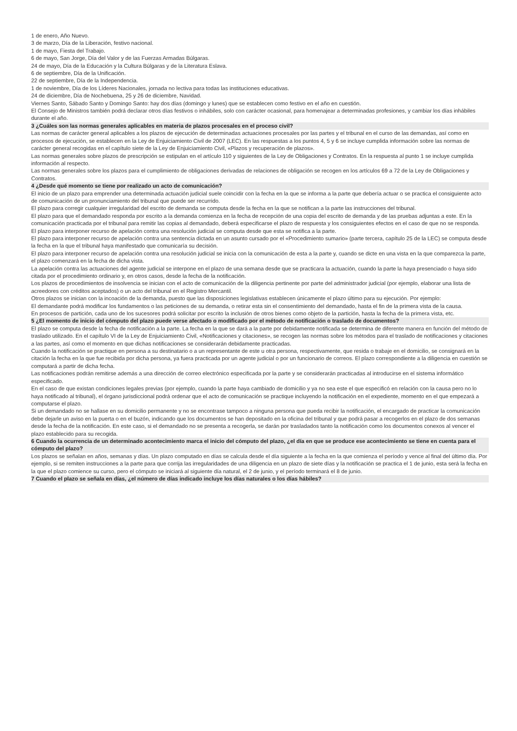1 de enero, Año Nuevo.
3 de marzo, Día de la Liberación, festivo nacional.
1 de mayo, Fiesta del Trabajo.
6 de mayo, San Jorge, Día del Valor y de las Fuerzas Armadas Búlgaras.
24 de mayo, Día de la Educación y la Cultura Búlgaras y de la Literatura Eslava.
6 de septiembre, Día de la Unificación.
22 de septiembre, Día de la Independencia.
1 de noviembre, Día de los Líderes Nacionales, jornada no lectiva para todas las instituciones educativas.
24 de diciembre, Día de Nochebuena, 25 y 26 de diciembre, Navidad.
Viernes Santo, Sábado Santo y Domingo Santo: hay dos días (domingo y lunes) que se establecen como festivo en el año en cuestión.
El Consejo de Ministros también podrá declarar otros días festivos o inhábiles, solo con carácter ocasional, para homenajear a determinadas profesiones, y cambiar los días inhábiles durante el año.
3 ¿Cuáles son las normas generales aplicables en materia de plazos procesales en el proceso civil?
Las normas de carácter general aplicables a los plazos de ejecución de determinadas actuaciones procesales por las partes y el tribunal en el curso de las demandas, así como en procesos de ejecución, se establecen en la Ley de Enjuiciamiento Civil de 2007 (LEC). En las respuestas a los puntos 4, 5 y 6 se incluye cumplida información sobre las normas de carácter general recogidas en el capítulo siete de la Ley de Enjuiciamiento Civil, «Plazos y recuperación de plazos».
Las normas generales sobre plazos de prescripción se estipulan en el artículo 110 y siguientes de la Ley de Obligaciones y Contratos. En la respuesta al punto 1 se incluye cumplida información al respecto.
Las normas generales sobre los plazos para el cumplimiento de obligaciones derivadas de relaciones de obligación se recogen en los artículos 69 a 72 de la Ley de Obligaciones y Contratos.
4 ¿Desde qué momento se tiene por realizado un acto de comunicación?
El inicio de un plazo para emprender una determinada actuación judicial suele coincidir con la fecha en la que se informa a la parte que debería actuar o se practica el consiguiente acto de comunicación de un pronunciamiento del tribunal que puede ser recurrido.
El plazo para corregir cualquier irregularidad del escrito de demanda se computa desde la fecha en la que se notifican a la parte las instrucciones del tribunal.
El plazo para que el demandado responda por escrito a la demanda comienza en la fecha de recepción de una copia del escrito de demanda y de las pruebas adjuntas a este. En la comunicación practicada por el tribunal para remitir las copias al demandado, deberá especificarse el plazo de respuesta y los consiguientes efectos en el caso de que no se responda.
El plazo para interponer recurso de apelación contra una resolución judicial se computa desde que esta se notifica a la parte.
El plazo para interponer recurso de apelación contra una sentencia dictada en un asunto cursado por el «Procedimiento sumario» (parte tercera, capítulo 25 de la LEC) se computa desde la fecha en la que el tribunal haya manifestado que comunicaría su decisión.
El plazo para interponer recurso de apelación contra una resolución judicial se inicia con la comunicación de esta a la parte y, cuando se dicte en una vista en la que comparezca la parte, el plazo comenzará en la fecha de dicha vista.
La apelación contra las actuaciones del agente judicial se interpone en el plazo de una semana desde que se practicara la actuación, cuando la parte la haya presenciado o haya sido citada por el procedimiento ordinario y, en otros casos, desde la fecha de la notificación.
Los plazos de procedimientos de insolvencia se inician con el acto de comunicación de la diligencia pertinente por parte del administrador judicial (por ejemplo, elaborar una lista de acreedores con créditos aceptados) o un acto del tribunal en el Registro Mercantil.
Otros plazos se inician con la incoación de la demanda, puesto que las disposiciones legislativas establecen únicamente el plazo último para su ejecución. Por ejemplo:
El demandante podrá modificar los fundamentos o las peticiones de su demanda, o retirar esta sin el consentimiento del demandado, hasta el fin de la primera vista de la causa.
En procesos de partición, cada uno de los sucesores podrá solicitar por escrito la inclusión de otros bienes como objeto de la partición, hasta la fecha de la primera vista, etc.
5 ¿El momento de inicio del cómputo del plazo puede verse afectado o modificado por el método de notificación o traslado de documentos?
El plazo se computa desde la fecha de notificación a la parte. La fecha en la que se dará a la parte por debidamente notificada se determina de diferente manera en función del método de traslado utilizado. En el capítulo VI de la Ley de Enjuiciamiento Civil, «Notificaciones y citaciones», se recogen las normas sobre los métodos para el traslado de notificaciones y citaciones a las partes, así como el momento en que dichas notificaciones se considerarán debidamente practicadas.
Cuando la notificación se practique en persona a su destinatario o a un representante de este u otra persona, respectivamente, que resida o trabaje en el domicilio, se consignará en la citación la fecha en la que fue recibida por dicha persona, ya fuera practicada por un agente judicial o por un funcionario de correos. El plazo correspondiente a la diligencia en cuestión se computará a partir de dicha fecha.
Las notificaciones podrán remitirse además a una dirección de correo electrónico especificada por la parte y se considerarán practicadas al introducirse en el sistema informático especificado.
En el caso de que existan condiciones legales previas (por ejemplo, cuando la parte haya cambiado de domicilio y ya no sea este el que especificó en relación con la causa pero no lo haya notificado al tribunal), el órgano jurisdiccional podrá ordenar que el acto de comunicación se practique incluyendo la notificación en el expediente, momento en el que empezará a computarse el plazo.
Si un demandado no se hallase en su domicilio permanente y no se encontrase tampoco a ninguna persona que pueda recibir la notificación, el encargado de practicar la comunicación debe dejarle un aviso en la puerta o en el buzón, indicando que los documentos se han depositado en la oficina del tribunal y que podrá pasar a recogerlos en el plazo de dos semanas desde la fecha de la notificación. En este caso, si el demandado no se presenta a recogerla, se darán por trasladados tanto la notificación como los documentos conexos al vencer el plazo establecido para su recogida.
6 Cuando la ocurrencia de un determinado acontecimiento marca el inicio del cómputo del plazo, ¿el día en que se produce ese acontecimiento se tiene en cuenta para el cómputo del plazo?
Los plazos se señalan en años, semanas y días. Un plazo computado en días se calcula desde el día siguiente a la fecha en la que comienza el período y vence al final del último día. Por ejemplo, si se remiten instrucciones a la parte para que corrija las irregularidades de una diligencia en un plazo de siete días y la notificación se practica el 1 de junio, esta será la fecha en la que el plazo comience su curso, pero el cómputo se iniciará al siguiente día natural, el 2 de junio, y el período terminará el 8 de junio.
7 Cuando el plazo se señala en días, ¿el número de días indicado incluye los días naturales o los días hábiles?